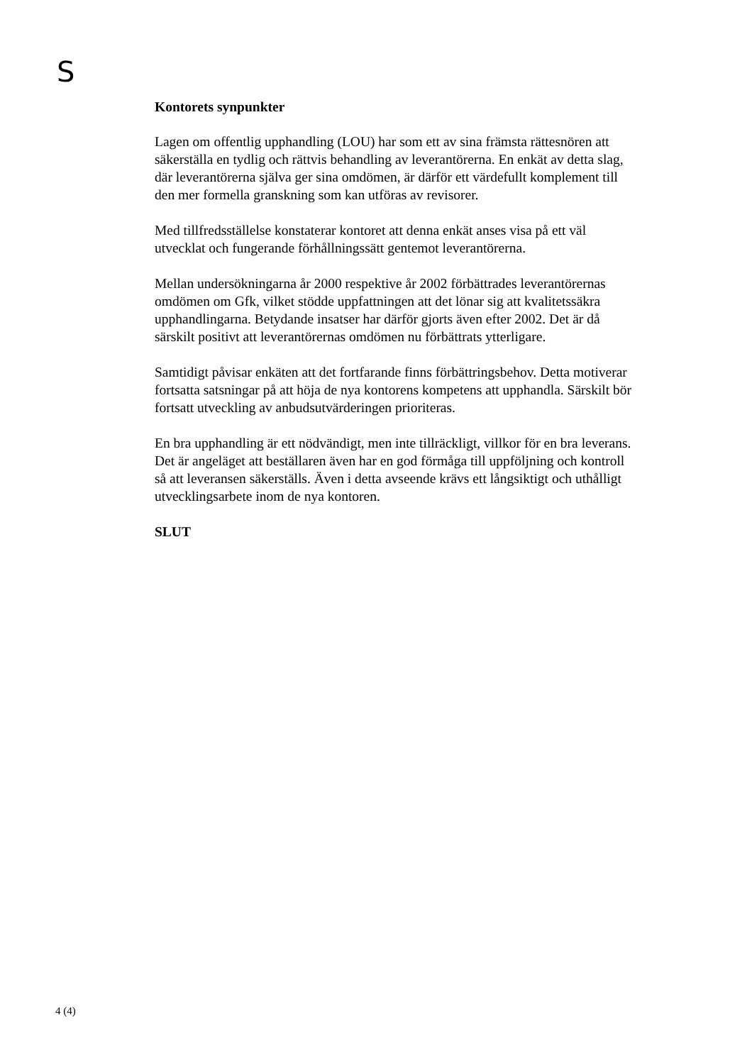S
Kontorets synpunkter
Lagen om offentlig upphandling (LOU) har som ett av sina främsta rättesnören att säkerställa en tydlig och rättvis behandling av leverantörerna. En enkät av detta slag, där leverantörerna själva ger sina omdömen, är därför ett värdefullt komplement till den mer formella granskning som kan utföras av revisorer.
Med tillfredsställelse konstaterar kontoret att denna enkät anses visa på ett väl utvecklat och fungerande förhållningssätt gentemot leverantörerna.
Mellan undersökningarna år 2000 respektive år 2002 förbättrades leverantörernas omdömen om Gfk, vilket stödde uppfattningen att det lönar sig att kvalitetssäkra upphandlingarna. Betydande insatser har därför gjorts även efter 2002. Det är då särskilt positivt att leverantörernas omdömen nu förbättrats ytterligare.
Samtidigt påvisar enkäten att det fortfarande finns förbättringsbehov. Detta motiverar fortsatta satsningar på att höja de nya kontorens kompetens att upphandla. Särskilt bör fortsatt utveckling av anbudsutvärderingen prioriteras.
En bra upphandling är ett nödvändigt, men inte tillräckligt, villkor för en bra leverans. Det är angeläget att beställaren även har en god förmåga till uppföljning och kontroll så att leveransen säkerställs. Även i detta avseende krävs ett långsiktigt och uthålligt utvecklingsarbete inom de nya kontoren.
SLUT
4 (4)